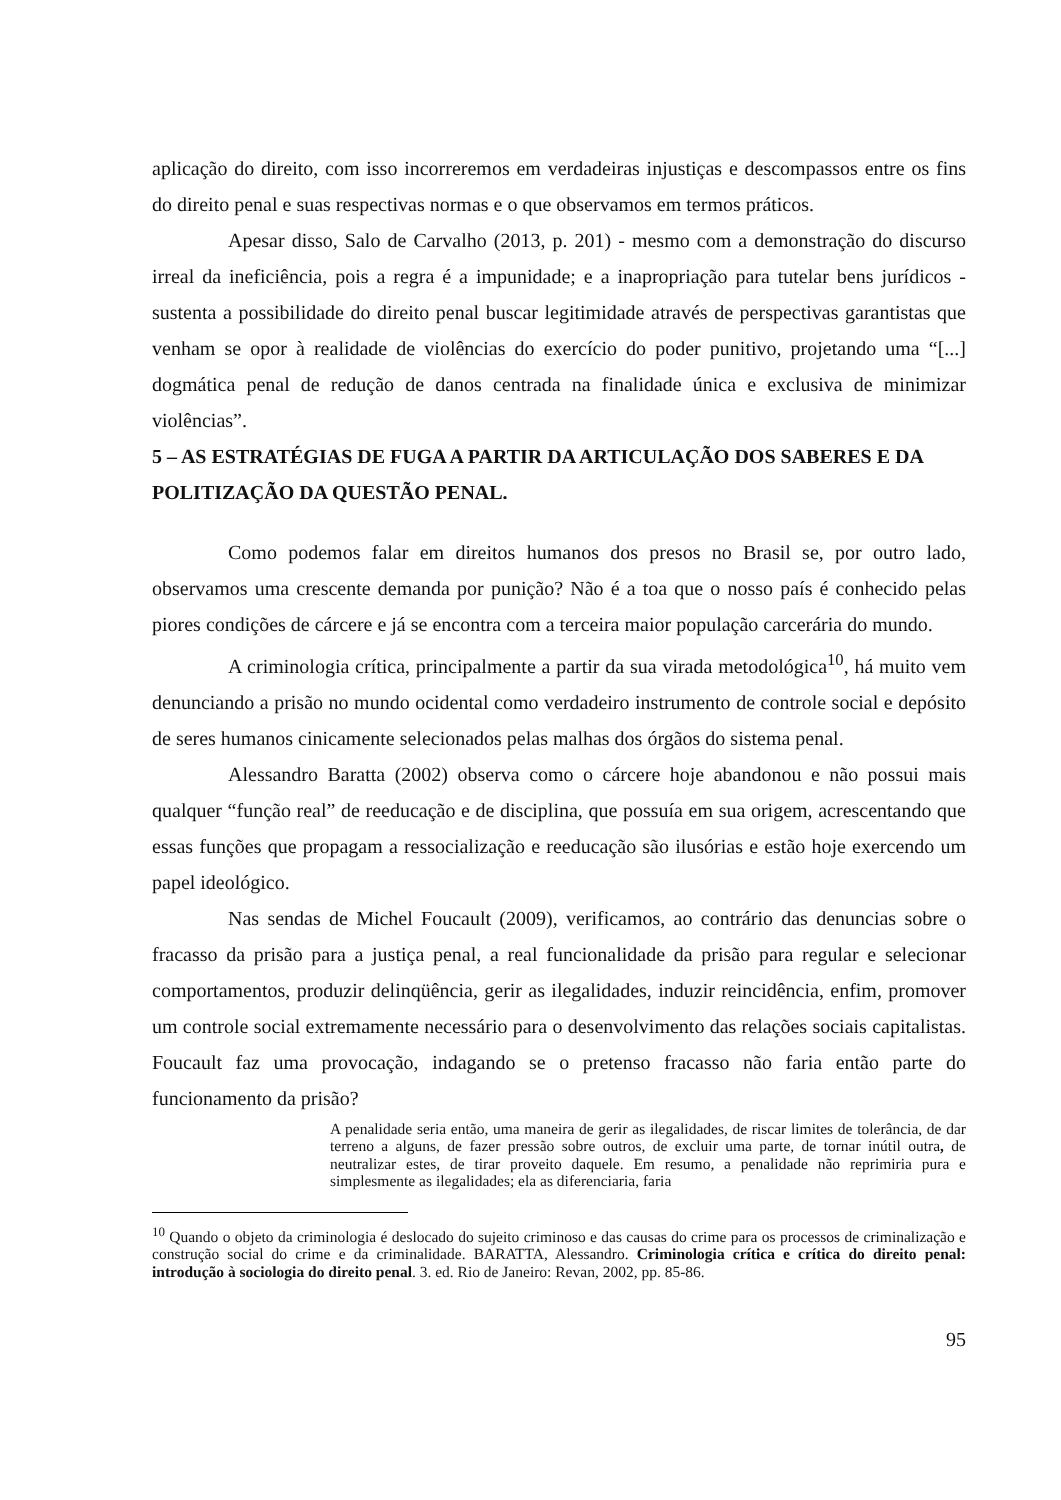aplicação do direito, com isso incorreremos em verdadeiras injustiças e descompassos entre os fins do direito penal e suas respectivas normas e o que observamos em termos práticos.
Apesar disso, Salo de Carvalho (2013, p. 201) - mesmo com a demonstração do discurso irreal da ineficiência, pois a regra é a impunidade; e a inapropriação para tutelar bens jurídicos - sustenta a possibilidade do direito penal buscar legitimidade através de perspectivas garantistas que venham se opor à realidade de violências do exercício do poder punitivo, projetando uma “[...] dogmática penal de redução de danos centrada na finalidade única e exclusiva de minimizar violências”.
5 – AS ESTRATÉGIAS DE FUGA A PARTIR DA ARTICULAÇÃO DOS SABERES E DA POLITIZAÇÃO DA QUESTÃO PENAL.
Como podemos falar em direitos humanos dos presos no Brasil se, por outro lado, observamos uma crescente demanda por punição? Não é a toa que o nosso país é conhecido pelas piores condições de cárcere e já se encontra com a terceira maior população carcerária do mundo.
A criminologia crítica, principalmente a partir da sua virada metodológica<sup>10</sup>, há muito vem denunciando a prisão no mundo ocidental como verdadeiro instrumento de controle social e depósito de seres humanos cinicamente selecionados pelas malhas dos órgãos do sistema penal.
Alessandro Baratta (2002) observa como o cárcere hoje abandonou e não possui mais qualquer “função real” de reeducação e de disciplina, que possuía em sua origem, acrescentando que essas funções que propagam a ressocialização e reeducação são ilusórias e estão hoje exercendo um papel ideológico.
Nas sendas de Michel Foucault (2009), verificamos, ao contrário das denuncias sobre o fracasso da prisão para a justiça penal, a real funcionalidade da prisão para regular e selecionar comportamentos, produzir delinqüência, gerir as ilegalidades, induzir reincidência, enfim, promover um controle social extremamente necessário para o desenvolvimento das relações sociais capitalistas. Foucault faz uma provocação, indagando se o pretenso fracasso não faria então parte do funcionamento da prisão?
A penalidade seria então, uma maneira de gerir as ilegalidades, de riscar limites de tolerância, de dar terreno a alguns, de fazer pressão sobre outros, de excluir uma parte, de tornar inútil outra, de neutralizar estes, de tirar proveito daquele. Em resumo, a penalidade não reprimiria pura e simplesmente as ilegalidades; ela as diferenciaria, faria
<sup>10</sup> Quando o objeto da criminologia é deslocado do sujeito criminoso e das causas do crime para os processos de criminalização e construção social do crime e da criminalidade. BARATTA, Alessandro. Criminologia crítica e crítica do direito penal: introdução à sociologia do direito penal. 3. ed. Rio de Janeiro: Revan, 2002, pp. 85-86.
95